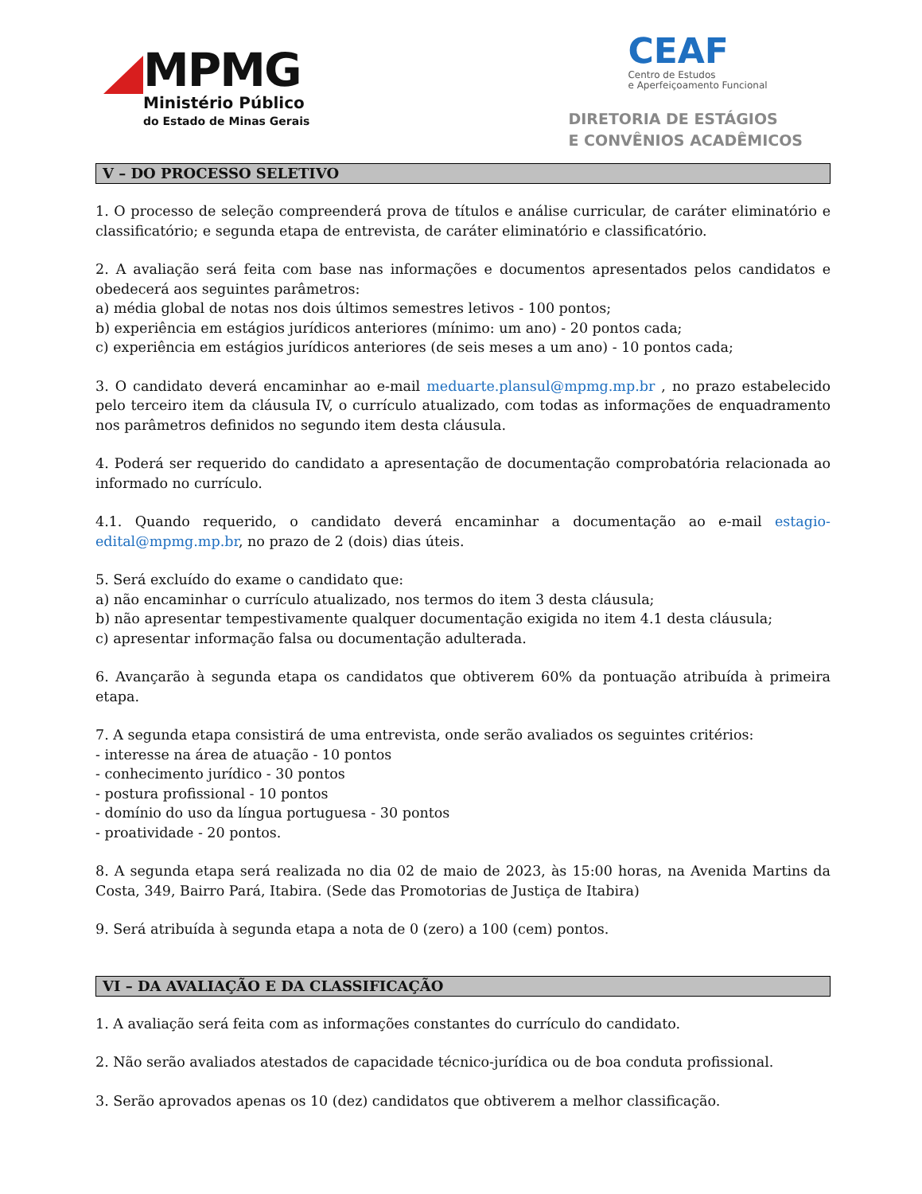MPMG
Ministério Público
do Estado de Minas Gerais
CEAF
Centro de Estudos
e Aperfeiçoamento Funcional
DIRETORIA DE ESTÁGIOS
E CONVÊNIOS ACADÊMICOS
V – DO PROCESSO SELETIVO
1. O processo de seleção compreenderá prova de títulos e análise curricular, de caráter eliminatório e classificatório; e segunda etapa de entrevista, de caráter eliminatório e classificatório.
2. A avaliação será feita com base nas informações e documentos apresentados pelos candidatos e obedecerá aos seguintes parâmetros:
a) média global de notas nos dois últimos semestres letivos - 100 pontos;
b) experiência em estágios jurídicos anteriores (mínimo: um ano) - 20 pontos cada;
c) experiência em estágios jurídicos anteriores (de seis meses a um ano) - 10 pontos cada;
3. O candidato deverá encaminhar ao e-mail meduarte.plansul@mpmg.mp.br , no prazo estabelecido pelo terceiro item da cláusula IV, o currículo atualizado, com todas as informações de enquadramento nos parâmetros definidos no segundo item desta cláusula.
4. Poderá ser requerido do candidato a apresentação de documentação comprobatória relacionada ao informado no currículo.
4.1. Quando requerido, o candidato deverá encaminhar a documentação ao e-mail estagio-edital@mpmg.mp.br, no prazo de 2 (dois) dias úteis.
5. Será excluído do exame o candidato que:
a) não encaminhar o currículo atualizado, nos termos do item 3 desta cláusula;
b) não apresentar tempestivamente qualquer documentação exigida no item 4.1 desta cláusula;
c) apresentar informação falsa ou documentação adulterada.
6. Avançarão à segunda etapa os candidatos que obtiverem 60% da pontuação atribuída à primeira etapa.
7. A segunda etapa consistirá de uma entrevista, onde serão avaliados os seguintes critérios:
- interesse na área de atuação - 10 pontos
- conhecimento jurídico - 30 pontos
- postura profissional - 10 pontos
- domínio do uso da língua portuguesa - 30 pontos
- proatividade - 20 pontos.
8. A segunda etapa será realizada no dia 02 de maio de 2023, às 15:00 horas, na Avenida Martins da Costa, 349, Bairro Pará, Itabira. (Sede das Promotorias de Justiça de Itabira)
9. Será atribuída à segunda etapa a nota de 0 (zero) a 100 (cem) pontos.
VI – DA AVALIAÇÃO E DA CLASSIFICAÇÃO
1. A avaliação será feita com as informações constantes do currículo do candidato.
2. Não serão avaliados atestados de capacidade técnico-jurídica ou de boa conduta profissional.
3. Serão aprovados apenas os 10 (dez) candidatos que obtiverem a melhor classificação.